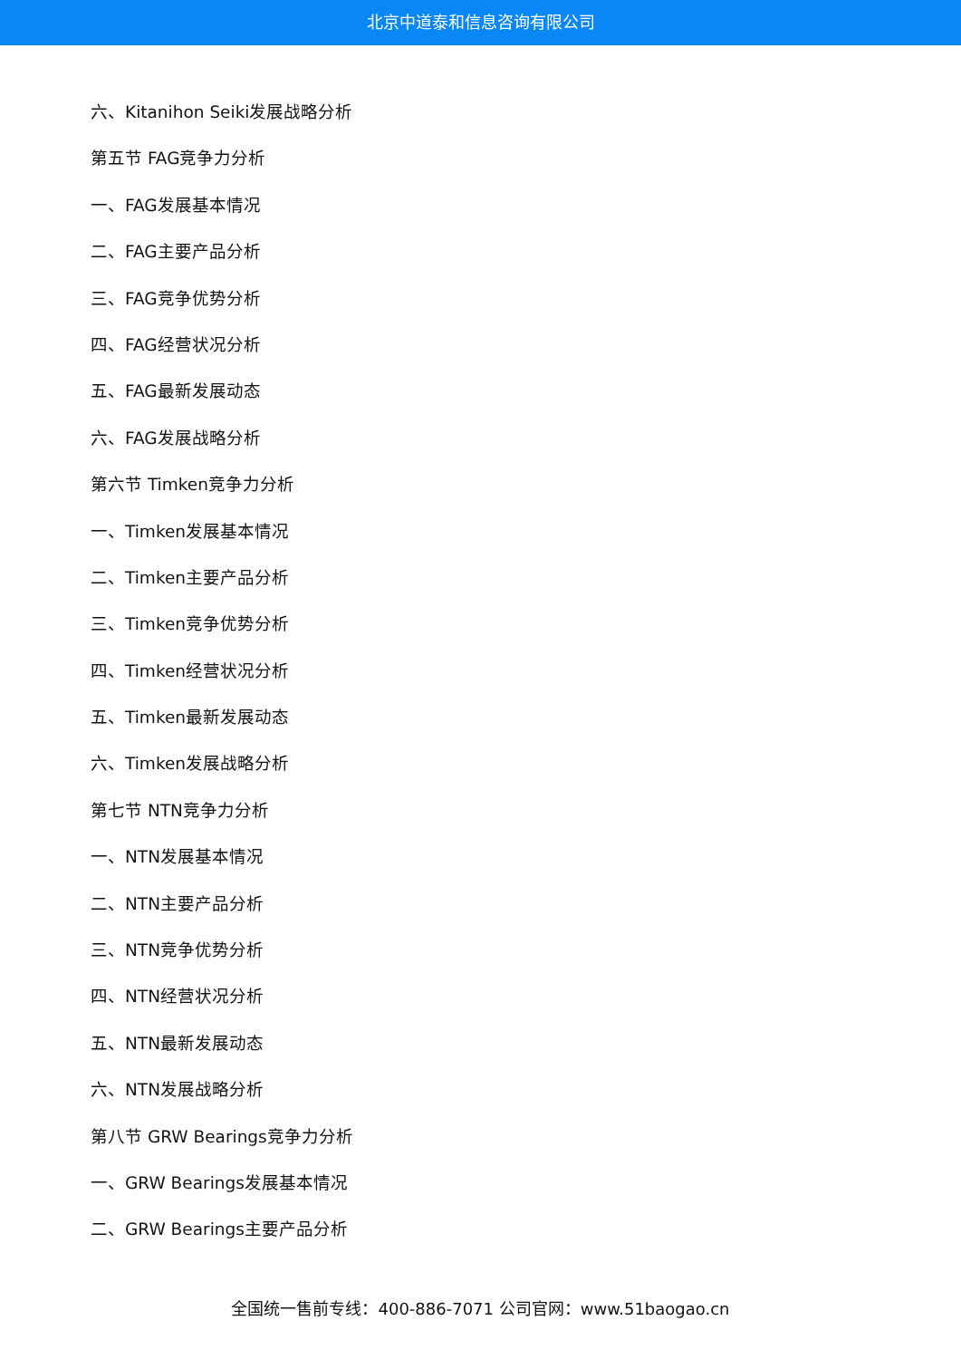北京中道泰和信息咨询有限公司
六、Kitanihon Seiki发展战略分析
第五节 FAG竞争力分析
一、FAG发展基本情况
二、FAG主要产品分析
三、FAG竞争优势分析
四、FAG经营状况分析
五、FAG最新发展动态
六、FAG发展战略分析
第六节 Timken竞争力分析
一、Timken发展基本情况
二、Timken主要产品分析
三、Timken竞争优势分析
四、Timken经营状况分析
五、Timken最新发展动态
六、Timken发展战略分析
第七节 NTN竞争力分析
一、NTN发展基本情况
二、NTN主要产品分析
三、NTN竞争优势分析
四、NTN经营状况分析
五、NTN最新发展动态
六、NTN发展战略分析
第八节 GRW Bearings竞争力分析
一、GRW Bearings发展基本情况
二、GRW Bearings主要产品分析
全国统一售前专线：400-886-7071 公司官网：www.51baogao.cn